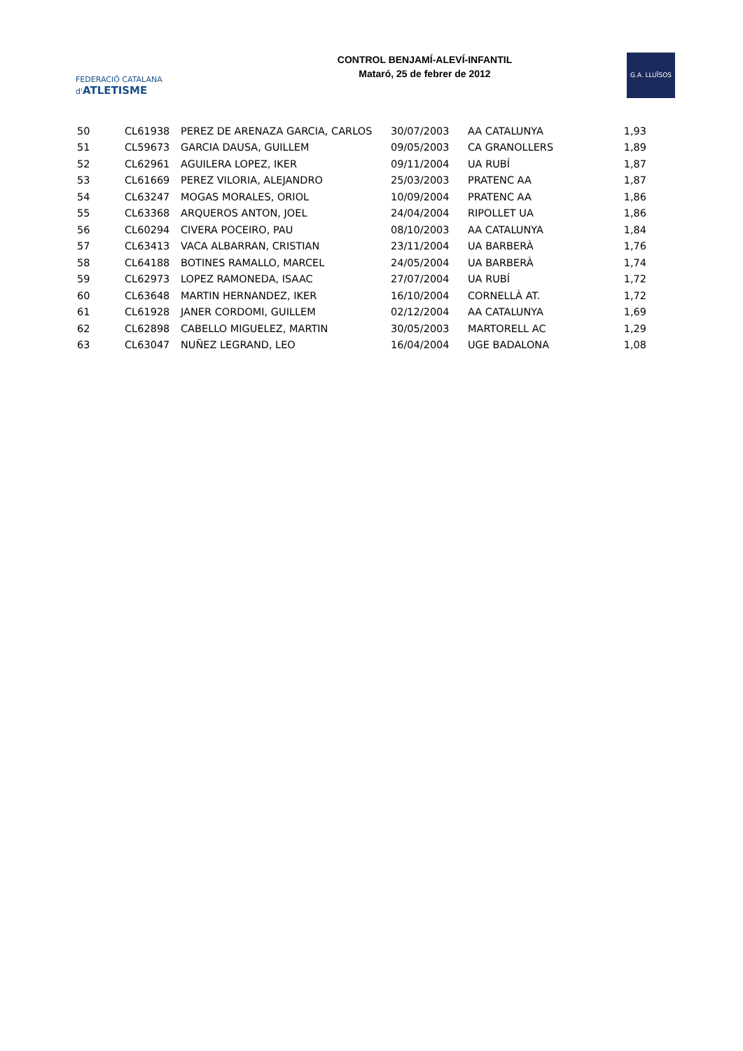FEDERACIÓ CATALANA d'ATLETISME
CONTROL BENJAMÍ-ALEVÍ-INFANTIL
Mataró, 25 de febrer de 2012
G.A. LLUÏSOS
| 50 | CL61938 | PEREZ DE ARENAZA GARCIA, CARLOS | 30/07/2003 | AA CATALUNYA | 1,93 |
| 51 | CL59673 | GARCIA DAUSA, GUILLEM | 09/05/2003 | CA GRANOLLERS | 1,89 |
| 52 | CL62961 | AGUILERA LOPEZ, IKER | 09/11/2004 | UA RUBÍ | 1,87 |
| 53 | CL61669 | PEREZ VILORIA, ALEJANDRO | 25/03/2003 | PRATENC AA | 1,87 |
| 54 | CL63247 | MOGAS MORALES, ORIOL | 10/09/2004 | PRATENC AA | 1,86 |
| 55 | CL63368 | ARQUEROS ANTON, JOEL | 24/04/2004 | RIPOLLET UA | 1,86 |
| 56 | CL60294 | CIVERA POCEIRO, PAU | 08/10/2003 | AA CATALUNYA | 1,84 |
| 57 | CL63413 | VACA ALBARRAN, CRISTIAN | 23/11/2004 | UA BARBERÀ | 1,76 |
| 58 | CL64188 | BOTINES RAMALLO, MARCEL | 24/05/2004 | UA BARBERÀ | 1,74 |
| 59 | CL62973 | LOPEZ RAMONEDA, ISAAC | 27/07/2004 | UA RUBÍ | 1,72 |
| 60 | CL63648 | MARTIN HERNANDEZ, IKER | 16/10/2004 | CORNELLÀ AT. | 1,72 |
| 61 | CL61928 | JANER CORDOMI, GUILLEM | 02/12/2004 | AA CATALUNYA | 1,69 |
| 62 | CL62898 | CABELLO MIGUELEZ, MARTIN | 30/05/2003 | MARTORELL AC | 1,29 |
| 63 | CL63047 | NUÑEZ LEGRAND, LEO | 16/04/2004 | UGE BADALONA | 1,08 |